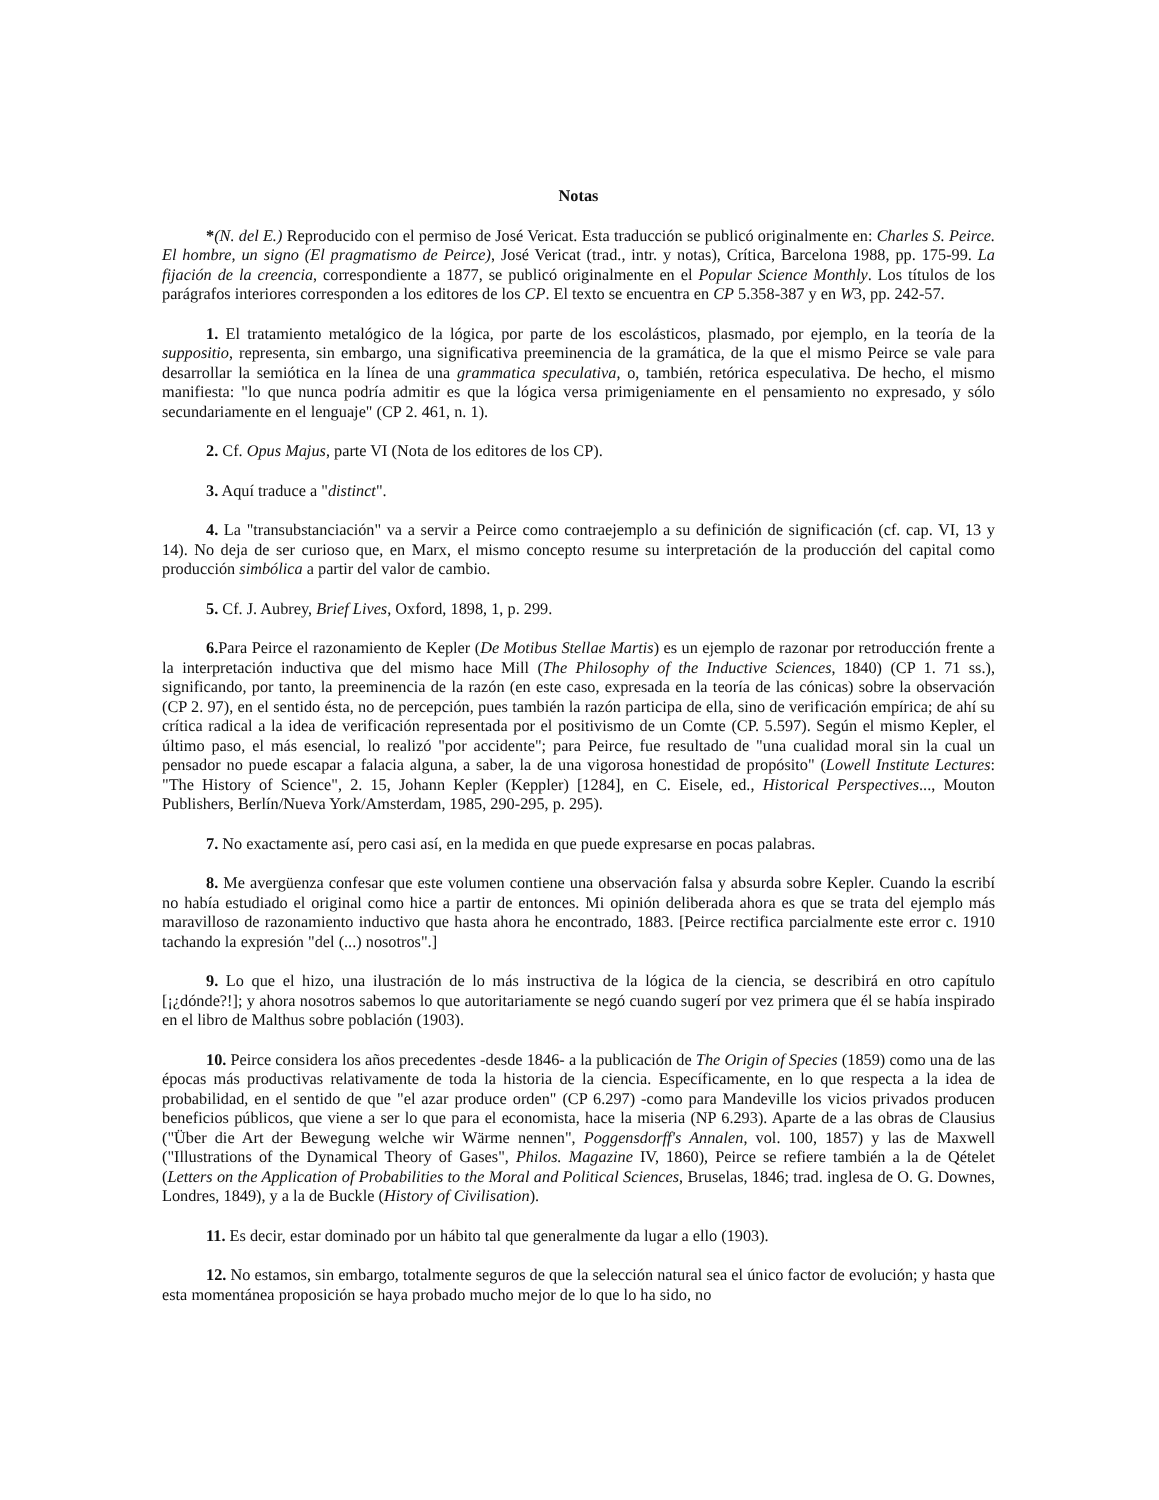Notas
*(N. del E.) Reproducido con el permiso de José Vericat. Esta traducción se publicó originalmente en: Charles S. Peirce. El hombre, un signo (El pragmatismo de Peirce), José Vericat (trad., intr. y notas), Crítica, Barcelona 1988, pp. 175-99. La fijación de la creencia, correspondiente a 1877, se publicó originalmente en el Popular Science Monthly. Los títulos de los parágrafos interiores corresponden a los editores de los CP. El texto se encuentra en CP 5.358-387 y en W3, pp. 242-57.
1. El tratamiento metalógico de la lógica, por parte de los escolásticos, plasmado, por ejemplo, en la teoría de la suppositio, representa, sin embargo, una significativa preeminencia de la gramática, de la que el mismo Peirce se vale para desarrollar la semiótica en la línea de una grammatica speculativa, o, también, retórica especulativa. De hecho, el mismo manifiesta: "lo que nunca podría admitir es que la lógica versa primigeniamente en el pensamiento no expresado, y sólo secundariamente en el lenguaje" (CP 2. 461, n. 1).
2. Cf. Opus Majus, parte VI (Nota de los editores de los CP).
3. Aquí traduce a "distinct".
4. La "transubstanciación" va a servir a Peirce como contraejemplo a su definición de significación (cf. cap. VI, 13 y 14). No deja de ser curioso que, en Marx, el mismo concepto resume su interpretación de la producción del capital como producción simbólica a partir del valor de cambio.
5. Cf. J. Aubrey, Brief Lives, Oxford, 1898, 1, p. 299.
6. Para Peirce el razonamiento de Kepler (De Motibus Stellae Martis) es un ejemplo de razonar por retroducción frente a la interpretación inductiva que del mismo hace Mill (The Philosophy of the Inductive Sciences, 1840) (CP 1. 71 ss.), significando, por tanto, la preeminencia de la razón (en este caso, expresada en la teoría de las cónicas) sobre la observación (CP 2. 97), en el sentido ésta, no de percepción, pues también la razón participa de ella, sino de verificación empírica; de ahí su crítica radical a la idea de verificación representada por el positivismo de un Comte (CP. 5.597). Según el mismo Kepler, el último paso, el más esencial, lo realizó "por accidente"; para Peirce, fue resultado de "una cualidad moral sin la cual un pensador no puede escapar a falacia alguna, a saber, la de una vigorosa honestidad de propósito" (Lowell Institute Lectures: "The History of Science", 2. 15, Johann Kepler (Keppler) [1284], en C. Eisele, ed., Historical Perspectives..., Mouton Publishers, Berlín/Nueva York/Amsterdam, 1985, 290-295, p. 295).
7. No exactamente así, pero casi así, en la medida en que puede expresarse en pocas palabras.
8. Me avergüenza confesar que este volumen contiene una observación falsa y absurda sobre Kepler. Cuando la escribí no había estudiado el original como hice a partir de entonces. Mi opinión deliberada ahora es que se trata del ejemplo más maravilloso de razonamiento inductivo que hasta ahora he encontrado, 1883. [Peirce rectifica parcialmente este error c. 1910 tachando la expresión "del (...) nosotros".]
9. Lo que el hizo, una ilustración de lo más instructiva de la lógica de la ciencia, se describirá en otro capítulo [¡¿dónde?!]; y ahora nosotros sabemos lo que autoritariamente se negó cuando sugerí por vez primera que él se había inspirado en el libro de Malthus sobre población (1903).
10. Peirce considera los años precedentes -desde 1846- a la publicación de The Origin of Species (1859) como una de las épocas más productivas relativamente de toda la historia de la ciencia. Específicamente, en lo que respecta a la idea de probabilidad, en el sentido de que "el azar produce orden" (CP 6.297) -como para Mandeville los vicios privados producen beneficios públicos, que viene a ser lo que para el economista, hace la miseria (NP 6.293). Aparte de a las obras de Clausius ("Über die Art der Bewegung welche wir Wärme nennen", Poggensdorff's Annalen, vol. 100, 1857) y las de Maxwell ("Illustrations of the Dynamical Theory of Gases", Philos. Magazine IV, 1860), Peirce se refiere también a la de Qételet (Letters on the Application of Probabilities to the Moral and Political Sciences, Bruselas, 1846; trad. inglesa de O. G. Downes, Londres, 1849), y a la de Buckle (History of Civilisation).
11. Es decir, estar dominado por un hábito tal que generalmente da lugar a ello (1903).
12. No estamos, sin embargo, totalmente seguros de que la selección natural sea el único factor de evolución; y hasta que esta momentánea proposición se haya probado mucho mejor de lo que lo ha sido, no